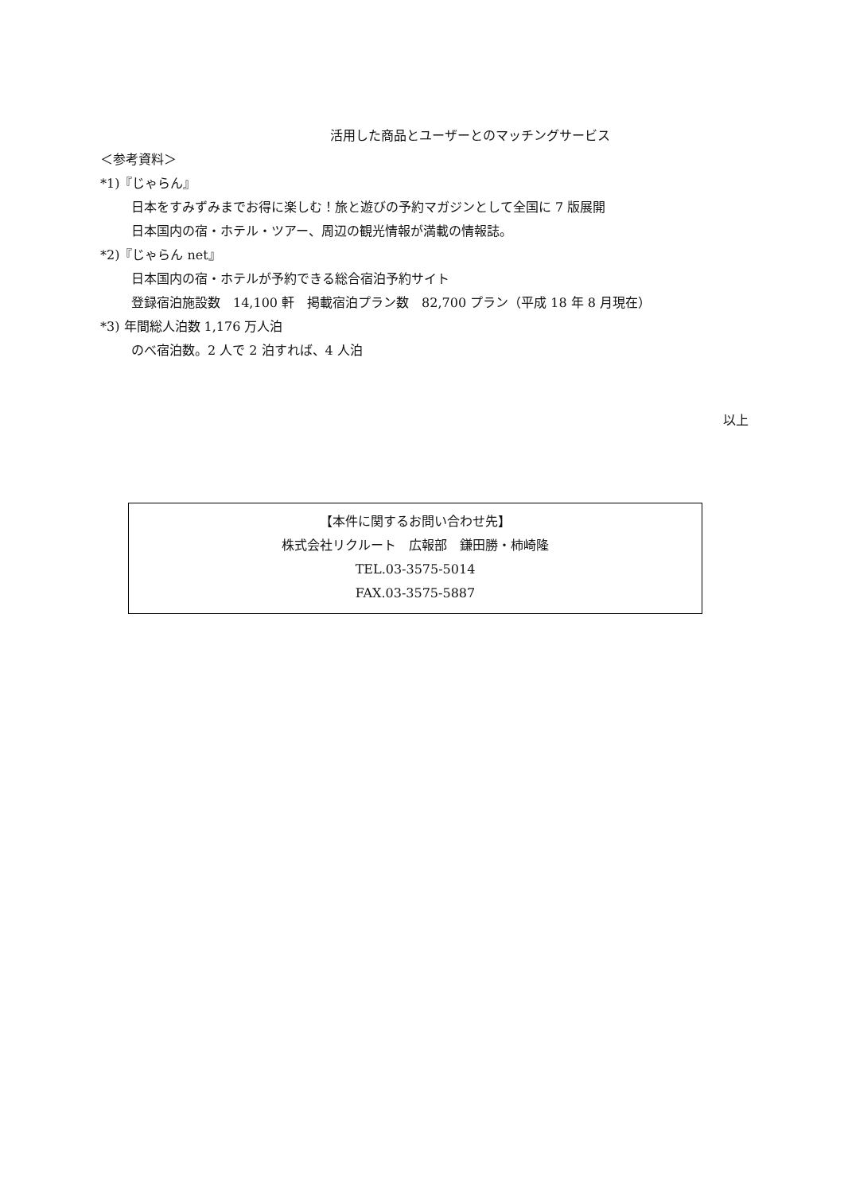活用した商品とユーザーとのマッチングサービス
＜参考資料＞
*1)『じゃらん』
日本をすみずみまでお得に楽しむ！旅と遊びの予約マガジンとして全国に 7 版展開
日本国内の宿・ホテル・ツアー、周辺の観光情報が満載の情報誌。
*2)『じゃらん net』
日本国内の宿・ホテルが予約できる総合宿泊予約サイト
登録宿泊施設数　14,100 軒　掲載宿泊プラン数　82,700 プラン（平成 18 年 8 月現在）
*3) 年間総人泊数 1,176 万人泊
のべ宿泊数。2 人で 2 泊すれば、4 人泊
以上
【本件に関するお問い合わせ先】
株式会社リクルート　広報部　鎌田勝・柿崎隆
TEL.03-3575-5014
FAX.03-3575-5887